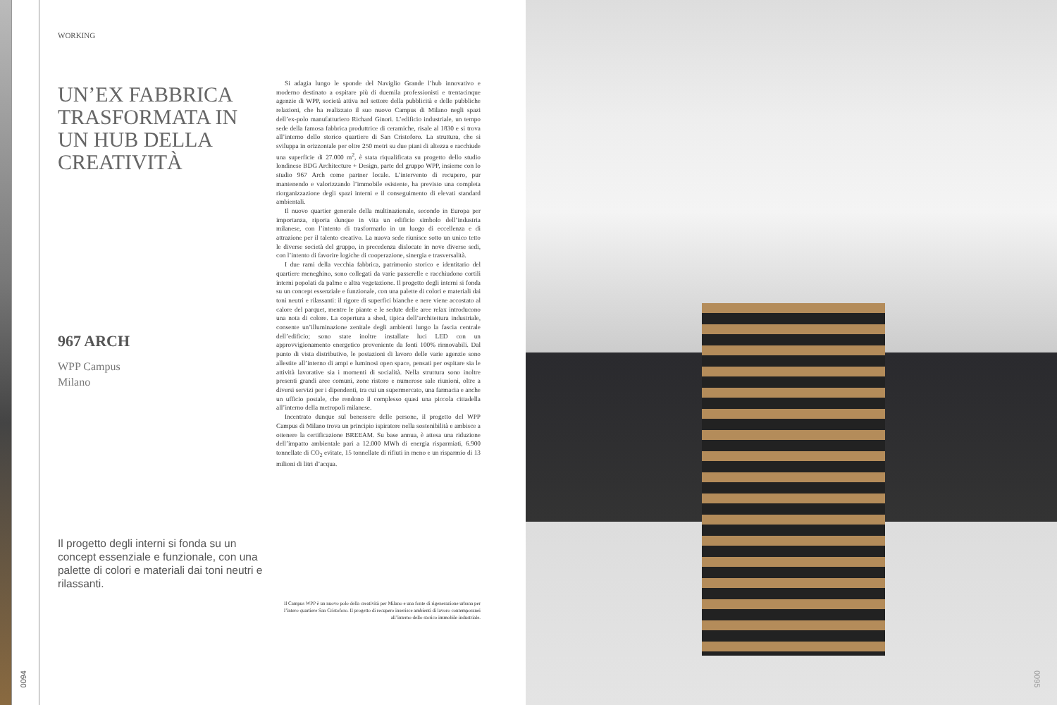0094
WORKING
UN’EX FABBRICA TRASFORMATA IN UN HUB DELLA CREATIVITÀ
967 ARCH
WPP Campus
Milano
Il progetto degli interni si fonda su un concept essenziale e funzionale, con una palette di colori e materiali dai toni neutri e rilassanti.
Si adagia lungo le sponde del Naviglio Grande l’hub innovativo e moderno destinato a ospitare più di duemila professionisti e trentacinque agenzie di WPP, società attiva nel settore della pubblicità e delle pubbliche relazioni, che ha realizzato il suo nuovo Campus di Milano negli spazi dell’ex-polo manufatturiero Richard Ginori. L’edificio industriale, un tempo sede della famosa fabbrica produttrice di ceramiche, risale al 1830 e si trova all’interno dello storico quartiere di San Cristoforo. La struttura, che si sviluppa in orizzontale per oltre 250 metri su due piani di altezza e racchiude una superficie di 27.000 m<sup>2</sup>, è stata riqualificata su progetto dello studio londinese BDG Architecture + Design, parte del gruppo WPP, insieme con lo studio 967 Arch come partner locale. L’intervento di recupero, pur mantenendo e valorizzando l’immobile esistente, ha previsto una completa riorganizzazione degli spazi interni e il conseguimento di elevati standard ambientali.
Il nuovo quartier generale della multinazionale, secondo in Europa per importanza, riporta dunque in vita un edificio simbolo dell’industria milanese, con l’intento di trasformarlo in un luogo di eccellenza e di attrazione per il talento creativo. La nuova sede riunisce sotto un unico tetto le diverse società del gruppo, in precedenza dislocate in nove diverse sedi, con l’intento di favorire logiche di cooperazione, sinergia e trasversalità.
I due rami della vecchia fabbrica, patrimonio storico e identitario del quartiere meneghino, sono collegati da varie passerelle e racchiudono cortili interni popolati da palme e altra vegetazione. Il progetto degli interni si fonda su un concept essenziale e funzionale, con una palette di colori e materiali dai toni neutri e rilassanti: il rigore di superfici bianche e nere viene accostato al calore del parquet, mentre le piante e le sedute delle aree relax introducono una nota di colore. La copertura a shed, tipica dell’architettura industriale, consente un’illuminazione zenitale degli ambienti lungo la fascia centrale dell’edificio; sono state inoltre installate luci LED con un approvvigionamento energetico proveniente da fonti 100% rinnovabili. Dal punto di vista distributivo, le postazioni di lavoro delle varie agenzie sono allestite all’interno di ampi e luminosi open space, pensati per ospitare sia le attività lavorative sia i momenti di socialità. Nella struttura sono inoltre presenti grandi aree comuni, zone ristoro e numerose sale riunioni, oltre a diversi servizi per i dipendenti, tra cui un supermercato, una farmacia e anche un ufficio postale, che rendono il complesso quasi una piccola cittadella all’interno della metropoli milanese.
Incentrato dunque sul benessere delle persone, il progetto del WPP Campus di Milano trova un principio ispiratore nella sostenibilità e ambisce a ottenere la certificazione BREEAM. Su base annua, è attesa una riduzione dell’impatto ambientale pari a 12.000 MWh di energia risparmiati, 6.900 tonnellate di CO<sub>2</sub> evitate, 15 tonnellate di rifiuti in meno e un risparmio di 13 milioni di litri d’acqua.
Il Campus WPP è un nuovo polo della creatività per Milano e una fonte di rigenerazione urbana per l’intero quartiere San Cristoforo. Il progetto di recupero inserisce ambienti di lavoro contemporanei all’interno dello storico immobile industriale.
0095